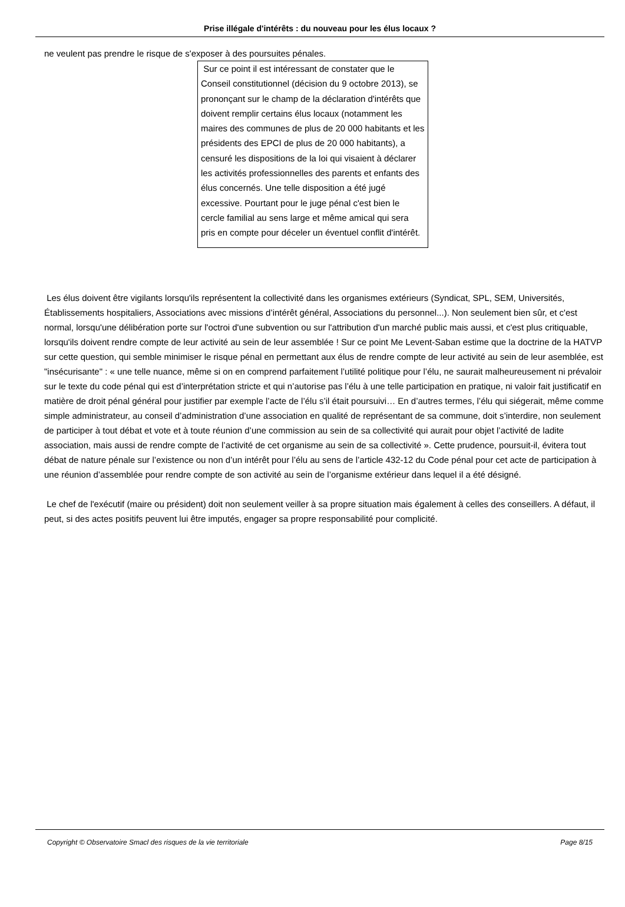Prise illégale d'intérêts : du nouveau pour les élus locaux ?
ne veulent pas prendre le risque de s'exposer à des poursuites pénales.
Sur ce point il est intéressant de constater que le Conseil constitutionnel (décision du 9 octobre 2013), se prononçant sur le champ de la déclaration d'intérêts que doivent remplir certains élus locaux (notamment les maires des communes de plus de 20 000 habitants et les présidents des EPCI de plus de 20 000 habitants), a censuré les dispositions de la loi qui visaient à déclarer les activités professionnelles des parents et enfants des élus concernés. Une telle disposition a été jugé excessive. Pourtant pour le juge pénal c'est bien le cercle familial au sens large et même amical qui sera pris en compte pour déceler un éventuel conflit d'intérêt.
Les élus doivent être vigilants lorsqu'ils représentent la collectivité dans les organismes extérieurs (Syndicat, SPL, SEM, Universités, Établissements hospitaliers, Associations avec missions d’intérêt général, Associations du personnel...). Non seulement bien sûr, et c'est normal, lorsqu'une délibération porte sur l'octroi d'une subvention ou sur l'attribution d'un marché public mais aussi, et c'est plus critiquable, lorsqu'ils doivent rendre compte de leur activité au sein de leur assemblée ! Sur ce point Me Levent-Saban estime que la doctrine de la HATVP sur cette question, qui semble minimiser le risque pénal en permettant aux élus de rendre compte de leur activité au sein de leur asemblée, est "insécurisante" : « une telle nuance, même si on en comprend parfaitement l’utilité politique pour l’élu, ne saurait malheureusement ni prévaloir sur le texte du code pénal qui est d’interprétation stricte et qui n’autorise pas l’élu à une telle participation en pratique, ni valoir fait justificatif en matière de droit pénal général pour justifier par exemple l’acte de l’élu s’il était poursuivi… En d’autres termes, l’élu qui siégerait, même comme simple administrateur, au conseil d’administration d’une association en qualité de représentant de sa commune, doit s’interdire, non seulement de participer à tout débat et vote et à toute réunion d’une commission au sein de sa collectivité qui aurait pour objet l’activité de ladite association, mais aussi de rendre compte de l’activité de cet organisme au sein de sa collectivité ». Cette prudence, poursuit-il, évitera tout débat de nature pénale sur l’existence ou non d’un intérêt pour l’élu au sens de l’article 432-12 du Code pénal pour cet acte de participation à une réunion d’assemblée pour rendre compte de son activité au sein de l’organisme extérieur dans lequel il a été désigné.
Le chef de l'exécutif (maire ou président) doit non seulement veiller à sa propre situation mais également à celles des conseillers. A défaut, il peut, si des actes positifs peuvent lui être imputés, engager sa propre responsabilité pour complicité.
Copyright © Observatoire Smacl des risques de la vie territoriale Page 8/15